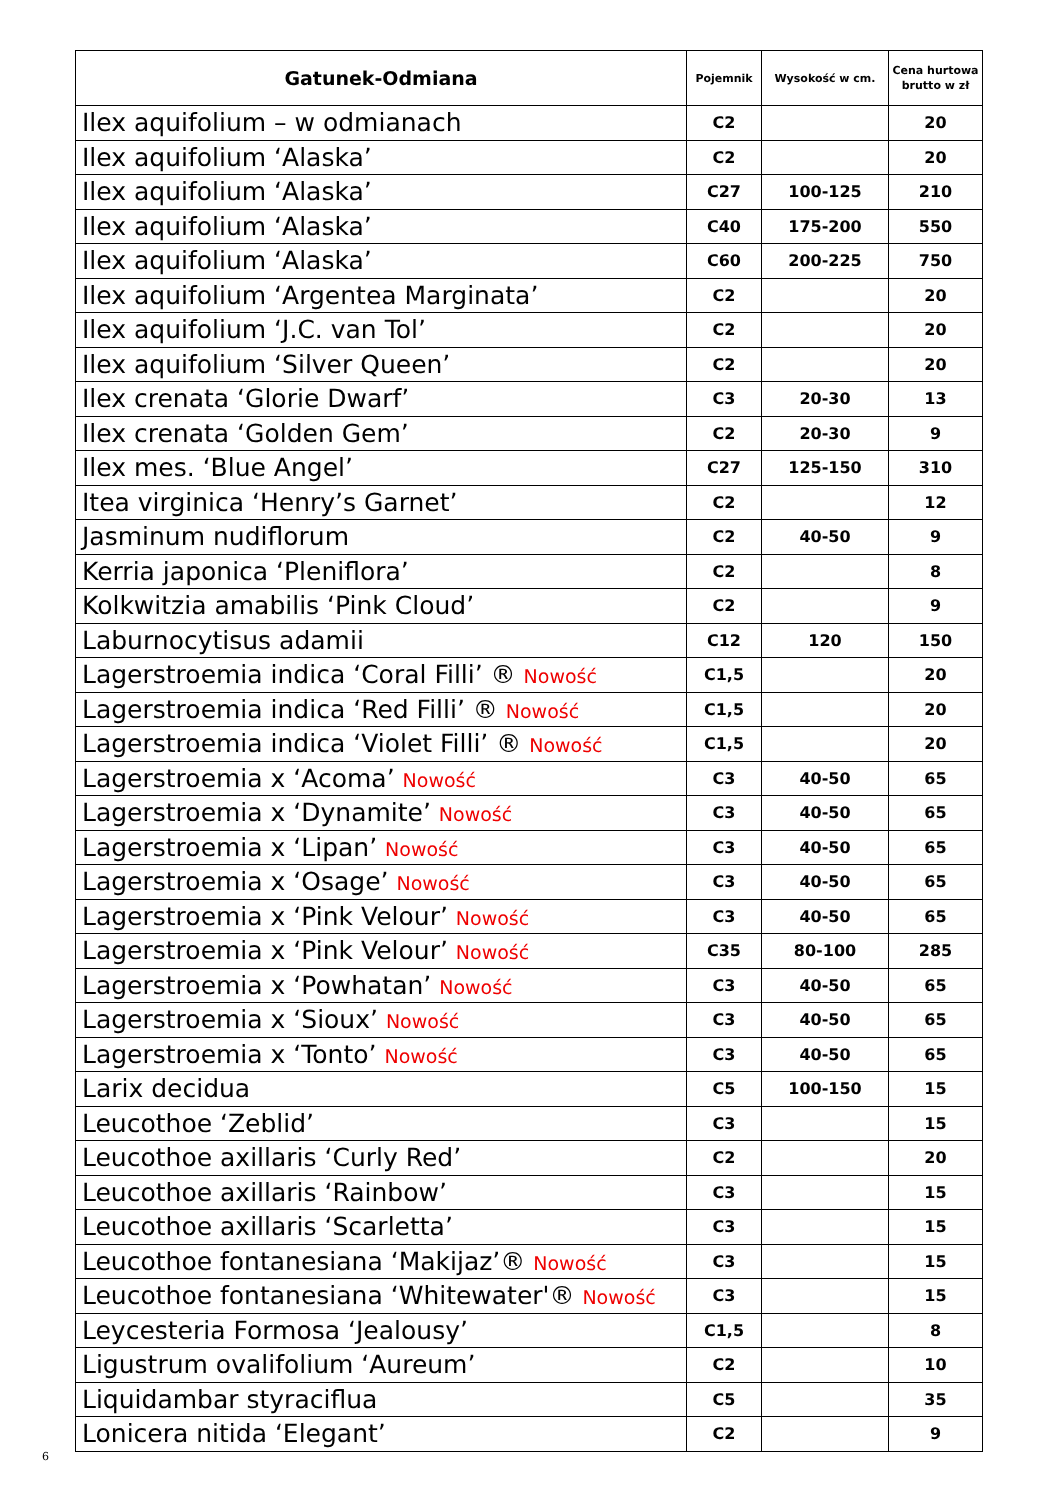| Gatunek-Odmiana | Pojemnik | Wysokość w cm. | Cena hurtowa brutto w zł |
| --- | --- | --- | --- |
| Ilex aquifolium – w odmianach | C2 | | 20 |
| Ilex aquifolium ‘Alaska’ | C2 | | 20 |
| Ilex aquifolium ‘Alaska’ | C27 | 100-125 | 210 |
| Ilex aquifolium ‘Alaska’ | C40 | 175-200 | 550 |
| Ilex aquifolium ‘Alaska’ | C60 | 200-225 | 750 |
| Ilex aquifolium ‘Argentea Marginata’ | C2 | | 20 |
| Ilex aquifolium ‘J.C. van Tol’ | C2 | | 20 |
| Ilex aquifolium ‘Silver Queen’ | C2 | | 20 |
| Ilex crenata ‘Glorie Dwarf’ | C3 | 20-30 | 13 |
| Ilex crenata ‘Golden Gem’ | C2 | 20-30 | 9 |
| Ilex mes. ‘Blue Angel’ | C27 | 125-150 | 310 |
| Itea virginica ‘Henry’s Garnet’ | C2 | | 12 |
| Jasminum nudiflorum | C2 | 40-50 | 9 |
| Kerria japonica ‘Pleniflora’ | C2 | | 8 |
| Kolkwitzia amabilis ‘Pink Cloud’ | C2 | | 9 |
| Laburnocytisus adamii | C12 | 120 | 150 |
| Lagerstroemia indica ‘Coral Filli’ ® Nowość | C1,5 | | 20 |
| Lagerstroemia indica ‘Red Filli’ ® Nowość | C1,5 | | 20 |
| Lagerstroemia indica ‘Violet Filli’ ® Nowość | C1,5 | | 20 |
| Lagerstroemia x ‘Acoma’ Nowość | C3 | 40-50 | 65 |
| Lagerstroemia x ‘Dynamite’ Nowość | C3 | 40-50 | 65 |
| Lagerstroemia x ‘Lipan’ Nowość | C3 | 40-50 | 65 |
| Lagerstroemia x ‘Osage’ Nowość | C3 | 40-50 | 65 |
| Lagerstroemia x ‘Pink Velour’ Nowość | C3 | 40-50 | 65 |
| Lagerstroemia x ‘Pink Velour’ Nowość | C35 | 80-100 | 285 |
| Lagerstroemia x ‘Powhatan’ Nowość | C3 | 40-50 | 65 |
| Lagerstroemia x ‘Sioux’ Nowość | C3 | 40-50 | 65 |
| Lagerstroemia x ‘Tonto’ Nowość | C3 | 40-50 | 65 |
| Larix decidua | C5 | 100-150 | 15 |
| Leucothoe ‘Zeblid’ | C3 | | 15 |
| Leucothoe axillaris ‘Curly Red’ | C2 | | 20 |
| Leucothoe axillaris ‘Rainbow’ | C3 | | 15 |
| Leucothoe axillaris ‘Scarletta’ | C3 | | 15 |
| Leucothoe fontanesiana ‘Makijaz’® Nowość | C3 | | 15 |
| Leucothoe fontanesiana ‘Whitewater'® Nowość | C3 | | 15 |
| Leycesteria Formosa ‘Jealousy’ | C1,5 | | 8 |
| Ligustrum ovalifolium ‘Aureum’ | C2 | | 10 |
| Liquidambar styraciflua | C5 | | 35 |
| Lonicera nitida ‘Elegant’ | C2 | | 9 |
6